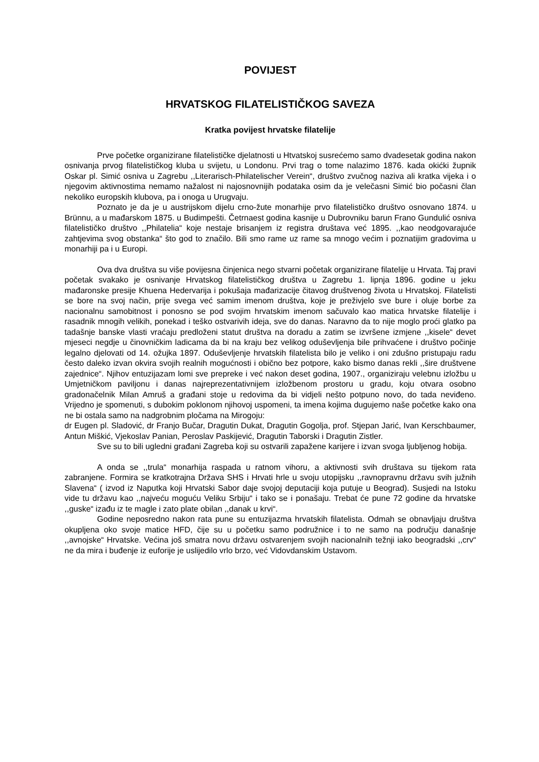POVIJEST
HRVATSKOG FILATELISTIČKOG SAVEZA
Kratka povijest hrvatske filatelije
Prve početke organizirane filatelističke djelatnosti u Htvatskoj susrećemo samo dvadesetak godina nakon osnivanja prvog filatelističkog kluba u svijetu, u Londonu. Prvi trag o tome nalazimo 1876. kada okićki župnik Oskar pl. Simić osniva u Zagrebu ,,Literarisch-Philatelischer Verein“, društvo zvučnog naziva ali kratka vijeka i o njegovim aktivnostima nemamo nažalost ni najosnovnijih podataka osim da je velečasni Simić bio počasni član nekoliko europskih klubova, pa i onoga u Urugvaju.
Poznato je da je u austrijskom dijelu crno-žute monarhije prvo filatelističko društvo osnovano 1874. u Brünnu, a u mađarskom 1875. u Budimpešti. Četrnaest godina kasnije u Dubrovniku barun Frano Gundulić osniva filatelističko društvo ,,Philatelia“ koje nestaje brisanjem iz registra društava već 1895. ,,kao neodgovarajuće zahtjevima svog obstanka“ što god to značilo. Bili smo rame uz rame sa mnogo većim i poznatijim gradovima u monarhiji pa i u Europi.
Ova dva društva su više povijesna činjenica nego stvarni početak organizirane filatelije u Hrvata. Taj pravi početak svakako je osnivanje Hrvatskog filatelističkog društva u Zagrebu 1. lipnja 1896. godine u jeku mađaronske presije Khuena Hedervarija i pokušaja mađarizacije čitavog društvenog života u Hrvatskoj. Filatelisti se bore na svoj način, prije svega već samim imenom društva, koje je preživjelo sve bure i oluje borbe za nacionalnu samobitnost i ponosno se pod svojim hrvatskim imenom sačuvalo kao matica hrvatske filatelije i rasadnik mnogih velikih, ponekad i teško ostvarivih ideja, sve do danas. Naravno da to nije moglo proći glatko pa tadašnje banske vlasti vraćaju predloženi statut društva na doradu a zatim se izvršene izmjene ,,kisele“ devet mjeseci negdje u činovničkim ladicama da bi na kraju bez velikog oduševljenja bile prihvaćene i društvo počinje legalno djelovati od 14. ožujka 1897. Oduševljenje hrvatskih filatelista bilo je veliko i oni zdušno pristupaju radu često daleko izvan okvira svojih realnih mogućnosti i obično bez potpore, kako bismo danas rekli ,,šire društvene zajednice“. Njihov entuzijazam lomi sve prepreke i već nakon deset godina, 1907., organiziraju velebnu izložbu u Umjetničkom paviljonu i danas najreprezentativnijem izložbenom prostoru u gradu, koju otvara osobno gradonačelnik Milan Amruš a građani stoje u redovima da bi vidjeli nešto potpuno novo, do tada neviđeno. Vrijedno je spomenuti, s dubokim poklonom njihovoj uspomeni, ta imena kojima dugujemo naše početke kako ona ne bi ostala samo na nadgrobnim pločama na Mirogoju:
dr Eugen pl. Sladović, dr Franjo Bučar, Dragutin Dukat, Dragutin Gogolja, prof. Stjepan Jarić, Ivan Kerschbaumer, Antun Miškić, Vjekoslav Panian, Peroslav Paskijević, Dragutin Taborski i Dragutin Zistler.
Sve su to bili ugledni građani Zagreba koji su ostvarili zapažene karijere i izvan svoga ljubljenog hobija.
A onda se ,,trula“ monarhija raspada u ratnom vihoru, a aktivnosti svih društava su tijekom rata zabranjene. Formira se kratkotrajna Država SHS i Hrvati hrle u svoju utopijsku ,,ravnopravnu državu svih južnih Slavena“ ( izvod iz Naputka koji Hrvatski Sabor daje svojoj deputaciji koja putuje u Beograd). Susjedi na Istoku vide tu državu kao ,,najveću moguću Veliku Srbiju“ i tako se i ponašaju. Trebat će pune 72 godine da hrvatske ,,guske“ izađu iz te magle i zato plate obilan ,,danak u krvi“.
Godine neposredno nakon rata pune su entuzijazma hrvatskih filatelista. Odmah se obnavljaju društva okupljena oko svoje matice HFD, čije su u početku samo podružnice i to ne samo na području današnje ,,avnojske“ Hrvatske. Većina još smatra novu državu ostvarenjem svojih nacionalnih težnji iako beogradski ,,crv“ ne da mira i buđenje iz euforije je uslijedilo vrlo brzo, već Vidovdanskim Ustavom.